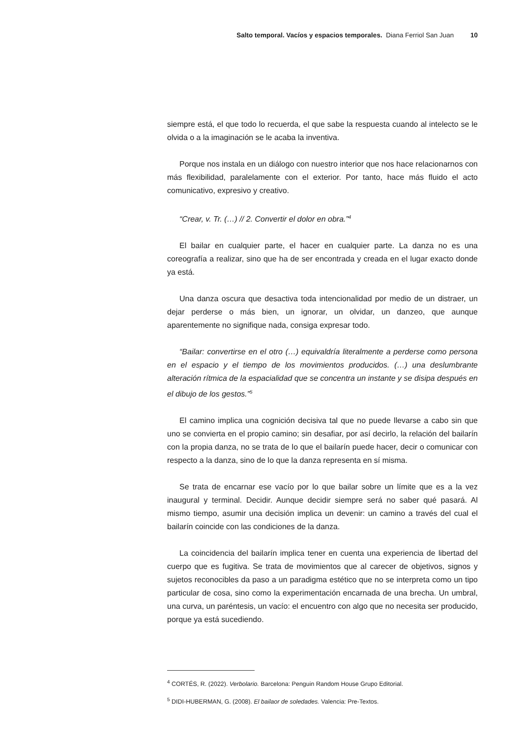Salto temporal. Vacíos y espacios temporales. Diana Ferriol San Juan 10
siempre está, el que todo lo recuerda, el que sabe la respuesta cuando al intelecto se le olvida o a la imaginación se le acaba la inventiva.
Porque nos instala en un diálogo con nuestro interior que nos hace relacionarnos con más flexibilidad, paralelamente con el exterior. Por tanto, hace más fluido el acto comunicativo, expresivo y creativo.
“Crear, v. Tr. (…) // 2. Convertir el dolor en obra.”<sup>4</sup>
El bailar en cualquier parte, el hacer en cualquier parte. La danza no es una coreografía a realizar, sino que ha de ser encontrada y creada en el lugar exacto donde ya está.
Una danza oscura que desactiva toda intencionalidad por medio de un distraer, un dejar perderse o más bien, un ignorar, un olvidar, un danzeo, que aunque aparentemente no signifique nada, consiga expresar todo.
“Bailar: convertirse en el otro (…) equivaldría literalmente a perderse como persona en el espacio y el tiempo de los movimientos producidos. (…) una deslumbrante alteración rítmica de la espacialidad que se concentra un instante y se disipa después en el dibujo de los gestos.”<sup>5</sup>
El camino implica una cognición decisiva tal que no puede llevarse a cabo sin que uno se convierta en el propio camino; sin desafiar, por así decirlo, la relación del bailarín con la propia danza, no se trata de lo que el bailarín puede hacer, decir o comunicar con respecto a la danza, sino de lo que la danza representa en sí misma.
Se trata de encarnar ese vacío por lo que bailar sobre un límite que es a la vez inaugural y terminal. Decidir. Aunque decidir siempre será no saber qué pasará. Al mismo tiempo, asumir una decisión implica un devenir: un camino a través del cual el bailarín coincide con las condiciones de la danza.
La coincidencia del bailarín implica tener en cuenta una experiencia de libertad del cuerpo que es fugitiva. Se trata de movimientos que al carecer de objetivos, signos y sujetos reconocibles da paso a un paradigma estético que no se interpreta como un tipo particular de cosa, sino como la experimentación encarnada de una brecha. Un umbral, una curva, un paréntesis, un vacío: el encuentro con algo que no necesita ser producido, porque ya está sucediendo.
<sup>4</sup> CORTÉS, R. (2022). Verbolario. Barcelona: Penguin Random House Grupo Editorial.
<sup>5</sup> DIDI-HUBERMAN, G. (2008). El bailaor de soledades. Valencia: Pre-Textos.